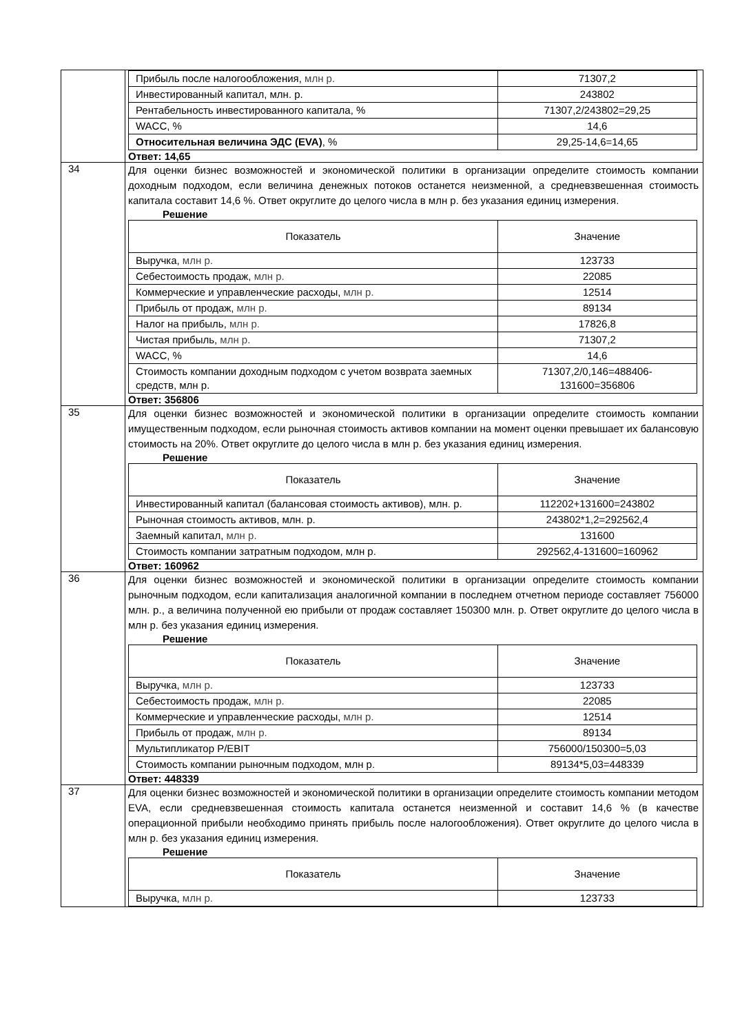| | / Прибыль после налогообложения, млн р. / 71307,2 / / Инвестированный капитал, млн. р. / 243802 / / Рентабельность инвестированного капитала, % / 71307,2/243802=29,25 / / WACC, % / 14,6 / / Относительная величина ЭДС (EVA) , % / 29,25-14,6=14,65 / Ответ: 14,65 |
| 34 | Для оценки бизнес возможностей и экономической политики в организации определите стоимость компании доходным подходом, если величина денежных потоков останется неизменной, а средневзвешенная стоимость капитала составит 14,6 %. Ответ округлите до целого числа в млн р. без указания единиц измерения. Решение / Показатель / Значение / / --- / --- / / Выручка, млн р. / 123733 / / Себестоимость продаж, млн р. / 22085 / / Коммерческие и управленческие расходы, млн р. / 12514 / / Прибыль от продаж, млн р. / 89134 / / Налог на прибыль, млн р. / 17826,8 / / Чистая прибыль, млн р. / 71307,2 / / WACC, % / 14,6 / / Стоимость компании доходным подходом с учетом возврата заемных средств, млн р. / 71307,2/0,146=488406-131600=356806 / Ответ: 356806 |
| 35 | Для оценки бизнес возможностей и экономической политики в организации определите стоимость компании имущественным подходом, если рыночная стоимость активов компании на момент оценки превышает их балансовую стоимость на 20%. Ответ округлите до целого числа в млн р. без указания единиц измерения. Решение / Показатель / Значение / / --- / --- / / Инвестированный капитал (балансовая стоимость активов), млн. р. / 112202+131600=243802 / / Рыночная стоимость активов, млн. р. / 243802*1,2=292562,4 / / Заемный капитал, млн р. / 131600 / / Стоимость компании затратным подходом, млн р. / 292562,4-131600=160962 / Ответ: 160962 |
| 36 | Для оценки бизнес возможностей и экономической политики в организации определите стоимость компании рыночным подходом, если капитализация аналогичной компании в последнем отчетном периоде составляет 756000 млн. р., а величина полученной ею прибыли от продаж составляет 150300 млн. р. Ответ округлите до целого числа в млн р. без указания единиц измерения. Решение / Показатель / Значение / / --- / --- / / Выручка, млн р. / 123733 / / Себестоимость продаж, млн р. / 22085 / / Коммерческие и управленческие расходы, млн р. / 12514 / / Прибыль от продаж, млн р. / 89134 / / Мультипликатор P/EBIT / 756000/150300=5,03 / / Стоимость компании рыночным подходом, млн р. / 89134*5,03=448339 / Ответ: 448339 |
| 37 | Для оценки бизнес возможностей и экономической политики в организации определите стоимость компании методом EVA, если средневзвешенная стоимость капитала останется неизменной и составит 14,6 % (в качестве операционной прибыли необходимо принять прибыль после налогообложения). Ответ округлите до целого числа в млн р. без указания единиц измерения. Решение / Показатель / Значение / / --- / --- / / Выручка, млн р. / 123733 / |